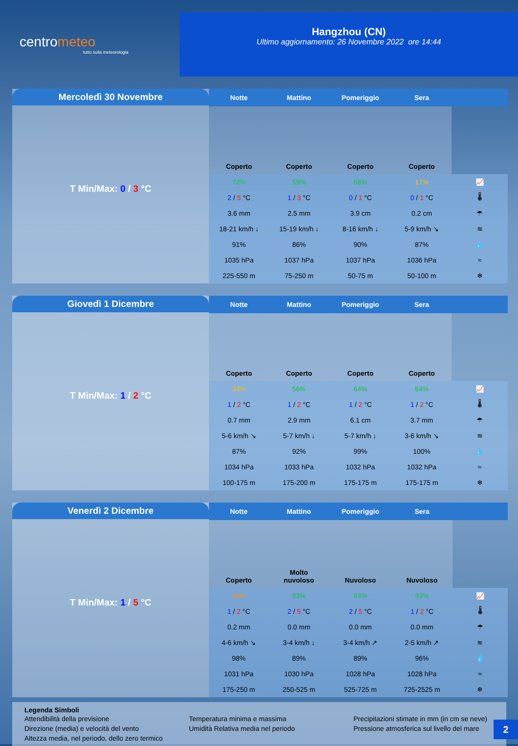centrometeo
tutto sulla meteorologia
Hangzhou (CN)
Ultimo aggiornamento: 26 Novembre 2022 ore 14:44
Mercoledì 30 Novembre
T Min/Max: 0 / 3 °C
| Notte | Mattino | Pomeriggio | Sera | |
| --- | --- | --- | --- | --- |
| Coperto | Coperto | Coperto | Coperto | |
| 72% | 59% | 68% | 17% | 📈 |
| 2 / 5 °C | 1 / 3 °C | 0 / 1 °C | 0 / 1 °C | 🌡 |
| 3.6 mm | 2.5 mm | 3.9 cm | 0.2 cm | ☂ |
| 18-21 km/h ↓ | 15-19 km/h ↓ | 8-16 km/h ↓ | 5-9 km/h ↘ | ≋ |
| 91% | 86% | 90% | 87% | 💧 |
| 1035 hPa | 1037 hPa | 1037 hPa | 1036 hPa | ≈ |
| 225-550 m | 75-250 m | 50-75 m | 50-100 m | ❄ |
Giovedì 1 Dicembre
T Min/Max: 1 / 2 °C
| Notte | Mattino | Pomeriggio | Sera | |
| --- | --- | --- | --- | --- |
| Coperto | Coperto | Coperto | Coperto | |
| 34% | 56% | 64% | 64% | 📈 |
| 1 / 2 °C | 1 / 2 °C | 1 / 2 °C | 1 / 2 °C | 🌡 |
| 0.7 mm | 2.9 mm | 6.1 cm | 3.7 mm | ☂ |
| 5-6 km/h ↘ | 5-7 km/h ↓ | 5-7 km/h ↓ | 3-6 km/h ↘ | ≋ |
| 87% | 92% | 99% | 100% | 💧 |
| 1034 hPa | 1033 hPa | 1032 hPa | 1032 hPa | ≈ |
| 100-175 m | 175-200 m | 175-175 m | 175-175 m | ❄ |
Venerdì 2 Dicembre
T Min/Max: 1 / 5 °C
| Notte | Mattino | Pomeriggio | Sera | |
| --- | --- | --- | --- | --- |
| Coperto | Molto nuvoloso | Nuvoloso | Nuvoloso | |
| 16% | 93% | 93% | 93% | 📈 |
| 1 / 2 °C | 2 / 5 °C | 2 / 5 °C | 1 / 2 °C | 🌡 |
| 0.2 mm | 0.0 mm | 0.0 mm | 0.0 mm | ☂ |
| 4-6 km/h ↘ | 3-4 km/h ↓ | 3-4 km/h ↗ | 2-5 km/h ↗ | ≋ |
| 98% | 89% | 89% | 96% | 💧 |
| 1031 hPa | 1030 hPa | 1028 hPa | 1028 hPa | ≈ |
| 175-250 m | 250-525 m | 525-725 m | 725-2525 m | ❄ |
Legenda Simboli
Attendibilità della previsione Temperatura minima e massima Precipitazioni stimate in mm (in cm se neve) Direzione (media) e velocità del vento Umidità Relativa media nel periodo Pressione atmosferica sul livello del mare Altezza media, nel periodo, dello zero termico
2